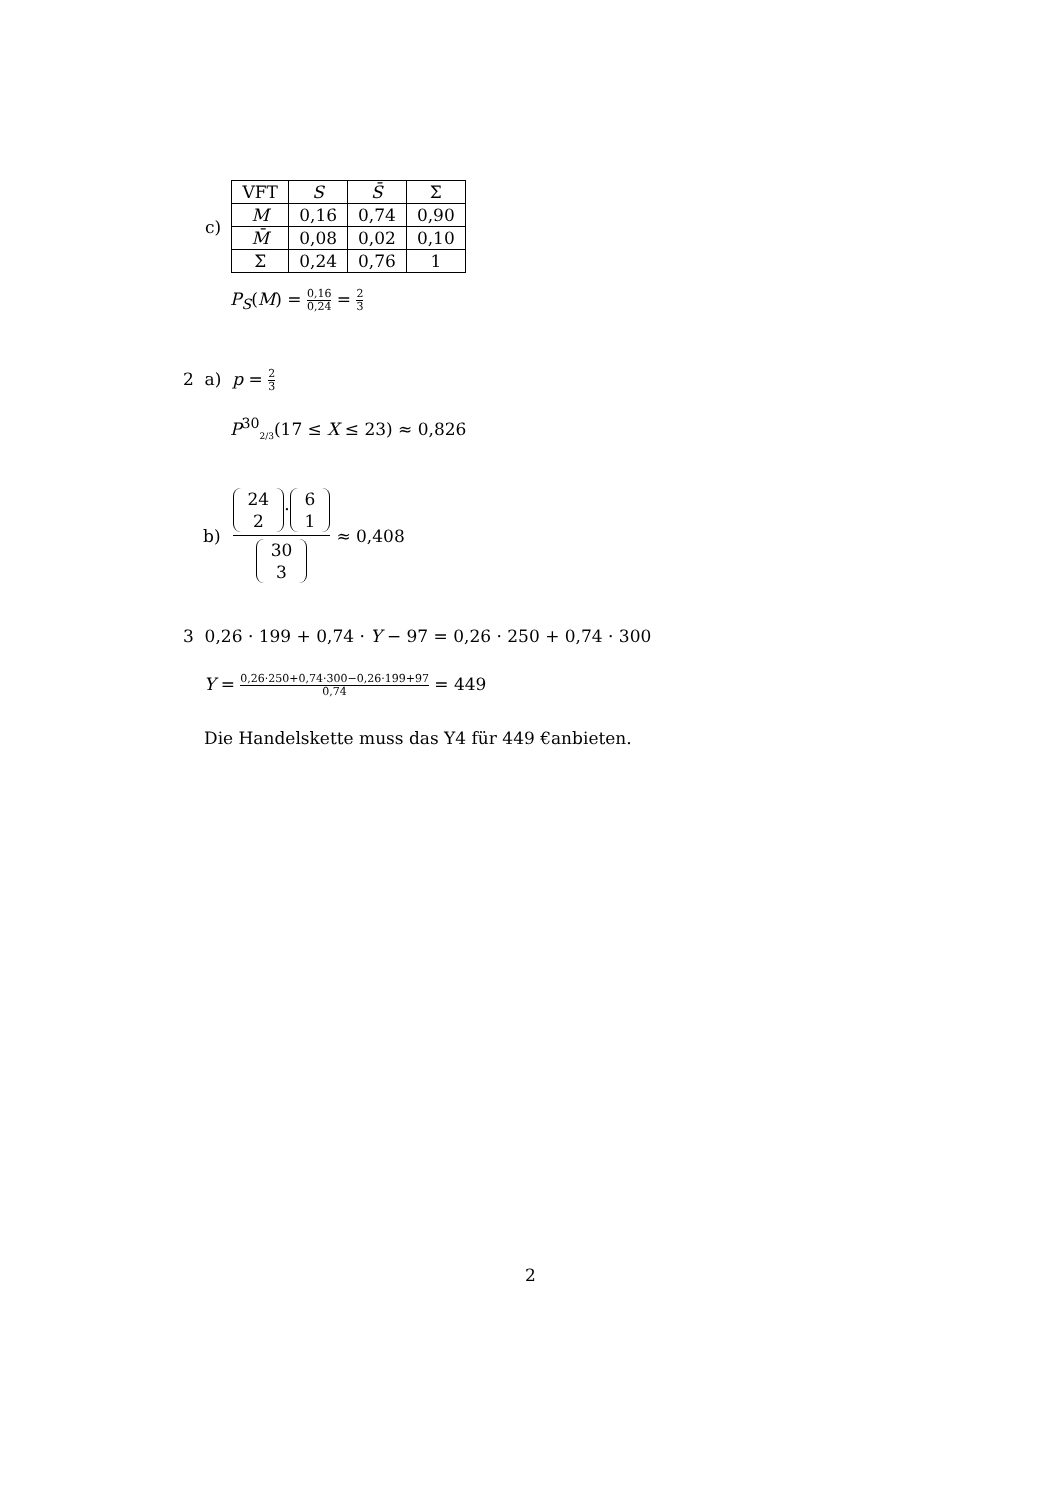c)
| VFT | S | S̄ | Σ |
| --- | --- | --- | --- |
| M | 0,16 | 0,74 | 0,90 |
| M̄ | 0,08 | 0,02 | 0,10 |
| Σ | 0,24 | 0,76 | 1 |
P<sub>S</sub>(M) = 0,16 0,24 = 2 3
2 a) p = 2 3
P<sup>30</sup><sub>2/3</sub>(17 ≤ X ≤ 23) ≈ 0,826
b) 24
2 · 6
1 30
3 ≈ 0,408
3 0,26 · 199 + 0,74 · Y − 97 = 0,26 · 250 + 0,74 · 300
Y = 0,26·250+0,74·300−0,26·199+97 0,74 = 449
Die Handelskette muss das Y4 für 449 €anbieten.
2